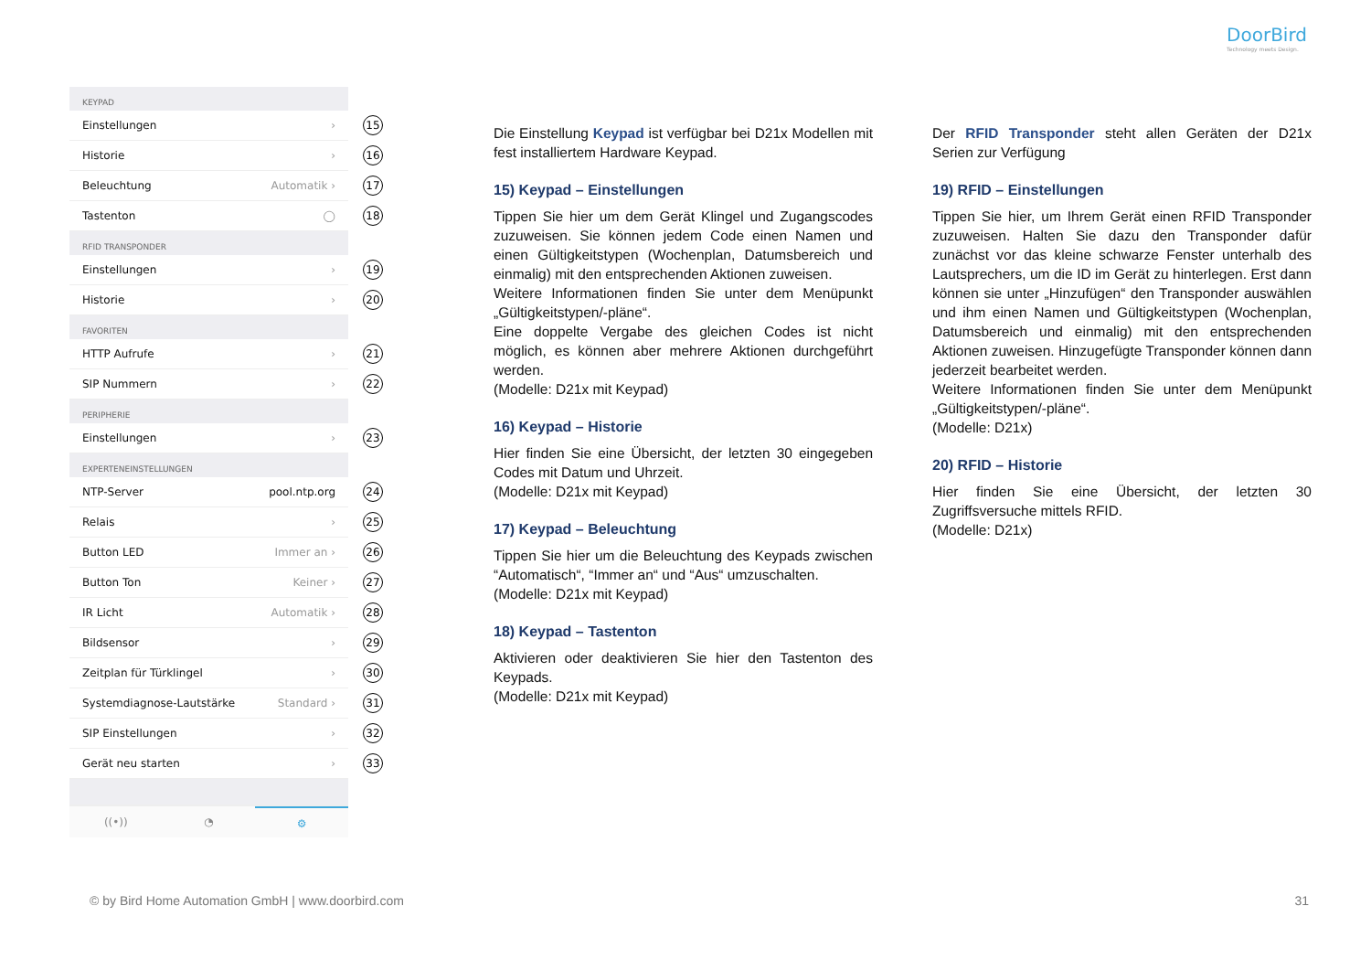DoorBird
Technology meets Design.
KEYPAD
Einstellungen › 15
Historie › 16
Beleuchtung Automatik › 17
Tastenton ◯ 18
RFID TRANSPONDER
Einstellungen › 19
Historie › 20
FAVORITEN
HTTP Aufrufe › 21
SIP Nummern › 22
PERIPHERIE
Einstellungen › 23
EXPERTENEINSTELLUNGEN
NTP-Server pool.ntp.org 24
Relais › 25
Button LED Immer an › 26
Button Ton Keiner › 27
IR Licht Automatik › 28
Bildsensor › 29
Zeitplan für Türklingel › 30
Systemdiagnose-Lautstärke Standard › 31
SIP Einstellungen › 32
Gerät neu starten › 33
((•)) ◔ ⚙
Die Einstellung Keypad ist verfügbar bei D21x Modellen mit fest installiertem Hardware Keypad.
15) Keypad – Einstellungen
Tippen Sie hier um dem Gerät Klingel und Zugangscodes zuzuweisen. Sie können jedem Code einen Namen und einen Gültigkeitstypen (Wochenplan, Datumsbereich und einmalig) mit den entsprechenden Aktionen zuweisen.
Weitere Informationen finden Sie unter dem Menüpunkt „Gültigkeitstypen/-pläne“.
Eine doppelte Vergabe des gleichen Codes ist nicht möglich, es können aber mehrere Aktionen durchgeführt werden.
(Modelle: D21x mit Keypad)
16) Keypad – Historie
Hier finden Sie eine Übersicht, der letzten 30 eingegeben Codes mit Datum und Uhrzeit.
(Modelle: D21x mit Keypad)
17) Keypad – Beleuchtung
Tippen Sie hier um die Beleuchtung des Keypads zwischen “Automatisch“, “Immer an“ und “Aus“ umzuschalten.
(Modelle: D21x mit Keypad)
18) Keypad – Tastenton
Aktivieren oder deaktivieren Sie hier den Tastenton des Keypads.
(Modelle: D21x mit Keypad)
Der RFID Transponder steht allen Geräten der D21x Serien zur Verfügung
19) RFID – Einstellungen
Tippen Sie hier, um Ihrem Gerät einen RFID Transponder zuzuweisen. Halten Sie dazu den Transponder dafür zunächst vor das kleine schwarze Fenster unterhalb des Lautsprechers, um die ID im Gerät zu hinterlegen. Erst dann können sie unter „Hinzufügen“ den Transponder auswählen und ihm einen Namen und Gültigkeitstypen (Wochenplan, Datumsbereich und einmalig) mit den entsprechenden Aktionen zuweisen. Hinzugefügte Transponder können dann jederzeit bearbeitet werden.
Weitere Informationen finden Sie unter dem Menüpunkt „Gültigkeitstypen/-pläne“.
(Modelle: D21x)
20) RFID – Historie
Hier finden Sie eine Übersicht, der letzten 30 Zugriffsversuche mittels RFID.
(Modelle: D21x)
© by Bird Home Automation GmbH | www.doorbird.com
31